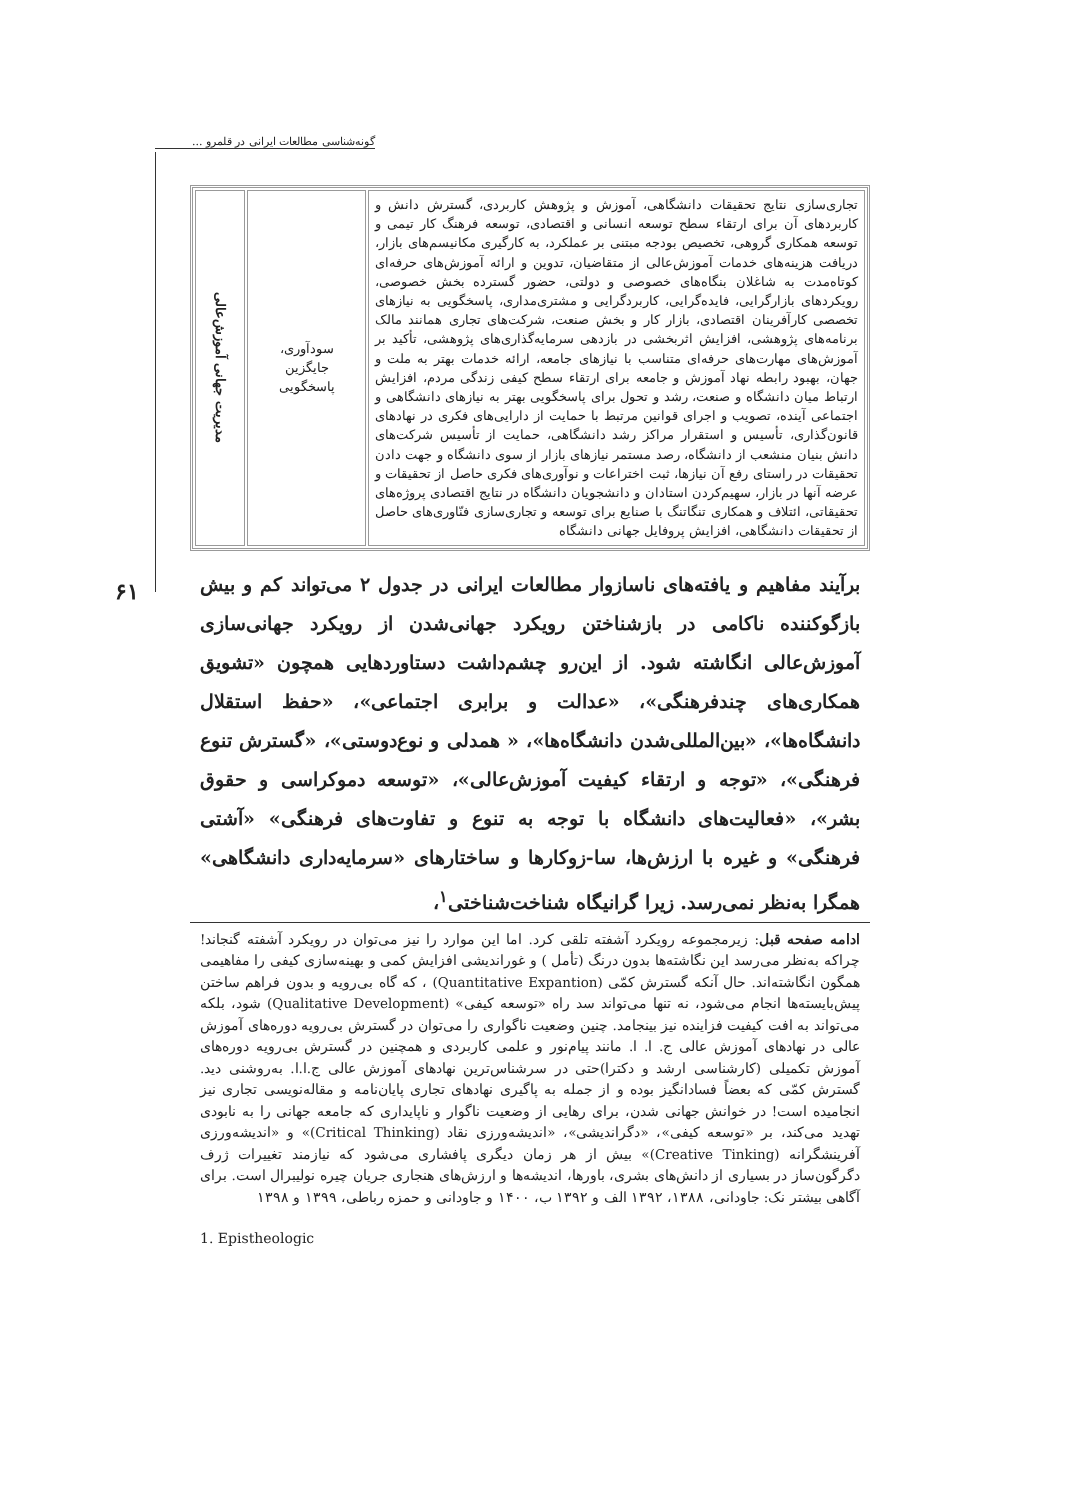گونه‌شناسی مطالعات ایرانی در قلمرو ...
| تجاری‌سازی نتایج تحقیقات دانشگاهی، آموزش و پژوهش کاربردی، گسترش دانش و کاربردهای آن برای ارتقاء سطح توسعه انسانی و اقتصادی، توسعه فرهنگ کار تیمی و توسعه همکاری گروهی، تخصیص بودجه مبتنی بر عملکرد، به کارگیری مکانیسم‌های بازار، دریافت هزینه‌های خدمات آموزش‌عالی از متقاضیان، تدوین و ارائه آموزش‌های حرفه‌ای کوتاه‌مدت به شاغلان بنگاه‌های خصوصی و دولتی، حضور گسترده بخش خصوصی، رویکردهای بازارگرایی، فایده‌گرایی، کاربردگرایی و مشتری‌مداری، پاسخگویی به نیازهای تخصصی کارآفرینان اقتصادی، بازار کار و بخش صنعت، شرکت‌های تجاری همانند مالک برنامه‌های پژوهشی، افزایش اثربخشی در بازدهی سرمایه‌گذاری‌های پژوهشی، تأکید بر آموزش‌های مهارت‌های حرفه‌ای متناسب با نیازهای جامعه، ارائه خدمات بهتر به ملت و جهان، بهبود رابطه نهاد آموزش و جامعه برای ارتقاء سطح کیفی زندگی مردم، افزایش ارتباط میان دانشگاه و صنعت، رشد و تحول برای پاسخگویی بهتر به نیازهای دانشگاهی و اجتماعی آینده، تصویب و اجرای قوانین مرتبط با حمایت از دارایی‌های فکری در نهادهای قانون‌گذاری، تأسیس و استقرار مراکز رشد دانشگاهی، حمایت از تأسیس شرکت‌های دانش بنیان منشعب از دانشگاه، رصد مستمر نیازهای بازار از سوی دانشگاه و جهت دادن تحقیقات در راستای رفع آن نیازها، ثبت اختراعات و نوآوری‌های فکری حاصل از تحقیقات و عرضه آنها در بازار، سهیم‌کردن استادان و دانشجویان دانشگاه در نتایج اقتصادی پروژه‌های تحقیقاتی، ائتلاف و همکاری تنگاتنگ با صنایع برای توسعه و تجاری‌سازی فنّاوری‌های حاصل از تحقیقات دانشگاهی، افزایش پروفایل جهانی دانشگاه | سودآوری، جایگزین پاسخگویی | مدیریت جهانی آموزش‌عالی |
برآیند مفاهیم و یافته‌های ناسازوار مطالعات ایرانی در جدول ۲ می‌تواند کم و بیش بازگوکننده ناکامی در بازشناختن رویکرد جهانی‌شدن از رویکرد جهانی‌سازی آموزش‌عالی انگاشته شود. از این‌رو چشم‌داشت دستاوردهایی همچون «تشویق همکاری‌های چندفرهنگی»، «عدالت و برابری اجتماعی»، «حفظ استقلال دانشگاه‌ها»، «بین‌المللی‌شدن دانشگاه‌ها»، « همدلی و نوع‌دوستی»، «گسترش تنوع فرهنگی»، «توجه و ارتقاء کیفیت آموزش‌عالی»، «توسعه دموکراسی و حقوق بشر»، «فعالیت‌های دانشگاه با توجه به تنوع و تفاوت‌های فرهنگی» «آشتی فرهنگی» و غیره با ارزش‌ها، سا-زوکارها و ساختارهای «سرمایه‌داری دانشگاهی» همگرا به‌نظر نمی‌رسد. زیرا گرانیگاه شناخت‌شناختی<sup>۱</sup>،
ادامه صفحه قبل: زیرمجموعه رویکرد آشفته تلقی کرد. اما این موارد را نیز می‌توان در رویکرد آشفته گنجاند! چراکه به‌نظر می‌رسد این نگاشته‌ها بدون درنگ (تأمل ) و غوراندیشی افزایش کمی و بهینه‌سازی کیفی را مفاهیمی همگون انگاشته‌اند. حال آنکه گسترش کمّی (Quantitative Expantion) ، که گاه بی‌رویه و بدون فراهم ساختن پیش‌بایسته‌ها انجام می‌شود، نه تنها می‌تواند سد راه «توسعه کیفی» (Qualitative Development) شود، بلکه می‌تواند به افت کیفیت فزاینده نیز بینجامد. چنین وضعیت ناگواری را می‌توان در گسترش بی‌رویه دوره‌های آموزش عالی در نهادهای آموزش عالی ج. ا. ا. مانند پیام‌نور و علمی کاربردی و همچنین در گسترش بی‌رویه دوره‌های آموزش تکمیلی (کارشناسی ارشد و دکترا)حتی در سرشناس‌ترین نهادهای آموزش عالی ج.ا.ا. به‌روشنی دید. گسترش کمّی که بعضاً فسادانگیز بوده و از جمله به پاگیری نهادهای تجاری پایان‌نامه و مقاله‌نویسی تجاری نیز انجامیده است! در خوانش جهانی شدن، برای رهایی از وضعیت ناگوار و ناپایداری که جامعه جهانی را به نابودی تهدید می‌کند، بر «توسعه کیفی»، «دگراندیشی»، «اندیشه‌ورزی نقاد (Critical Thinking)» و «اندیشه‌ورزی آفرینشگرانه (Creative Tinking)» بیش از هر زمان دیگری پافشاری می‌شود که نیازمند تغییرات ژرف دگرگون‌ساز در بسیاری از دانش‌های بشری، باورها، اندیشه‌ها و ارزش‌های هنجاری جریان چیره نولیبرال است. برای آگاهی بیشتر نک: جاودانی، ۱۳۸۸، ۱۳۹۲ الف و ۱۳۹۲ ب، ۱۴۰۰ و جاودانی و حمزه رباطی، ۱۳۹۹ و ۱۳۹۸
1. Epistheologic
۶۱